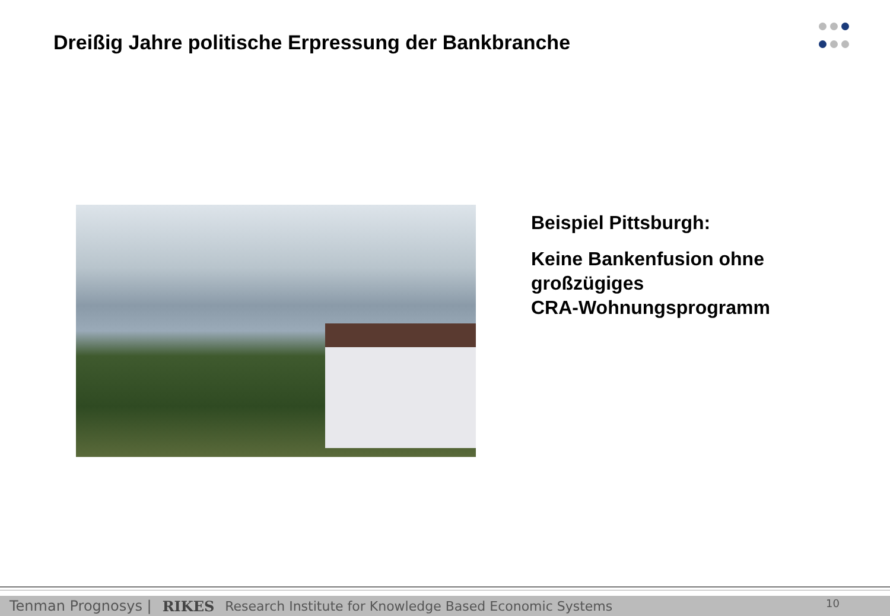Dreißig Jahre politische Erpressung der Bankbranche
Beispiel Pittsburgh:
Keine Bankenfusion ohne
großzügiges
CRA-Wohnungsprogramm
Tenman Prognosys | RIKES Research Institute for Knowledge Based Economic Systems 10